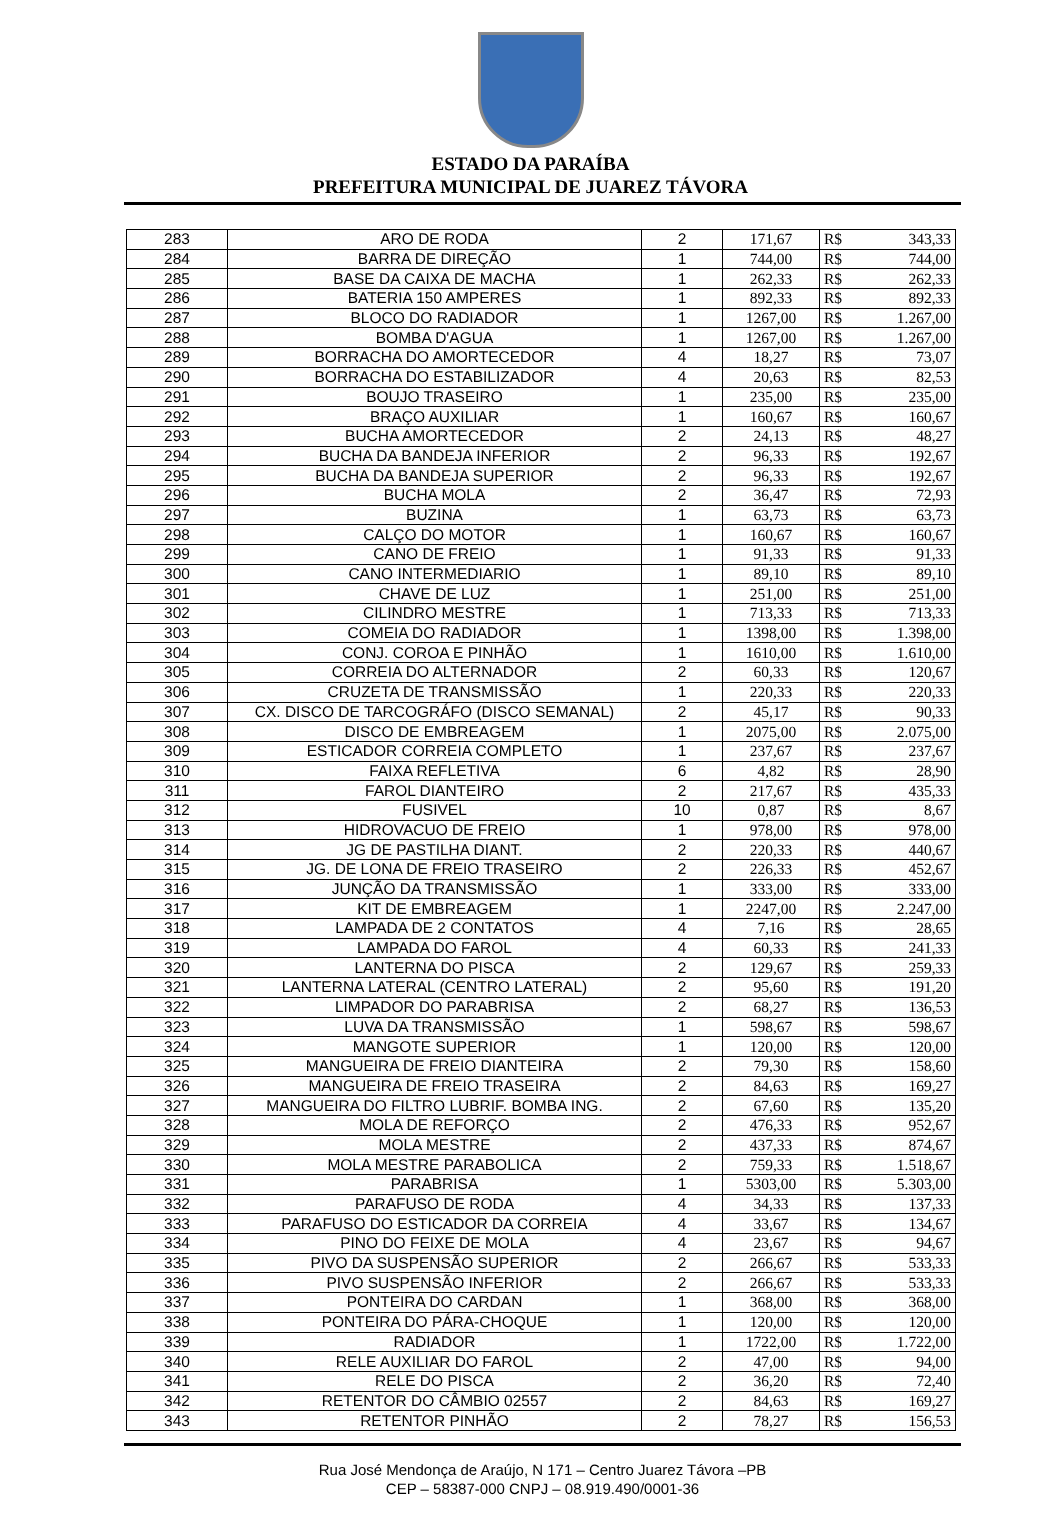ESTADO DA PARAÍBA
PREFEITURA MUNICIPAL DE JUAREZ TÁVORA
| 283 | ARO DE RODA | 2 | 171,67 | R$ | 343,33 |
| 284 | BARRA DE DIREÇÃO | 1 | 744,00 | R$ | 744,00 |
| 285 | BASE DA CAIXA DE MACHA | 1 | 262,33 | R$ | 262,33 |
| 286 | BATERIA 150 AMPERES | 1 | 892,33 | R$ | 892,33 |
| 287 | BLOCO DO RADIADOR | 1 | 1267,00 | R$ | 1.267,00 |
| 288 | BOMBA D'AGUA | 1 | 1267,00 | R$ | 1.267,00 |
| 289 | BORRACHA DO AMORTECEDOR | 4 | 18,27 | R$ | 73,07 |
| 290 | BORRACHA DO ESTABILIZADOR | 4 | 20,63 | R$ | 82,53 |
| 291 | BOUJO TRASEIRO | 1 | 235,00 | R$ | 235,00 |
| 292 | BRAÇO AUXILIAR | 1 | 160,67 | R$ | 160,67 |
| 293 | BUCHA AMORTECEDOR | 2 | 24,13 | R$ | 48,27 |
| 294 | BUCHA DA BANDEJA INFERIOR | 2 | 96,33 | R$ | 192,67 |
| 295 | BUCHA DA BANDEJA SUPERIOR | 2 | 96,33 | R$ | 192,67 |
| 296 | BUCHA MOLA | 2 | 36,47 | R$ | 72,93 |
| 297 | BUZINA | 1 | 63,73 | R$ | 63,73 |
| 298 | CALÇO DO MOTOR | 1 | 160,67 | R$ | 160,67 |
| 299 | CANO DE FREIO | 1 | 91,33 | R$ | 91,33 |
| 300 | CANO INTERMEDIARIO | 1 | 89,10 | R$ | 89,10 |
| 301 | CHAVE DE LUZ | 1 | 251,00 | R$ | 251,00 |
| 302 | CILINDRO MESTRE | 1 | 713,33 | R$ | 713,33 |
| 303 | COMEIA DO RADIADOR | 1 | 1398,00 | R$ | 1.398,00 |
| 304 | CONJ. COROA E PINHÃO | 1 | 1610,00 | R$ | 1.610,00 |
| 305 | CORREIA DO ALTERNADOR | 2 | 60,33 | R$ | 120,67 |
| 306 | CRUZETA DE TRANSMISSÃO | 1 | 220,33 | R$ | 220,33 |
| 307 | CX. DISCO DE TARCOGRÁFO (DISCO SEMANAL) | 2 | 45,17 | R$ | 90,33 |
| 308 | DISCO DE EMBREAGEM | 1 | 2075,00 | R$ | 2.075,00 |
| 309 | ESTICADOR CORREIA COMPLETO | 1 | 237,67 | R$ | 237,67 |
| 310 | FAIXA REFLETIVA | 6 | 4,82 | R$ | 28,90 |
| 311 | FAROL DIANTEIRO | 2 | 217,67 | R$ | 435,33 |
| 312 | FUSIVEL | 10 | 0,87 | R$ | 8,67 |
| 313 | HIDROVACUO DE FREIO | 1 | 978,00 | R$ | 978,00 |
| 314 | JG DE PASTILHA DIANT. | 2 | 220,33 | R$ | 440,67 |
| 315 | JG. DE LONA DE FREIO TRASEIRO | 2 | 226,33 | R$ | 452,67 |
| 316 | JUNÇÃO DA TRANSMISSÃO | 1 | 333,00 | R$ | 333,00 |
| 317 | KIT DE EMBREAGEM | 1 | 2247,00 | R$ | 2.247,00 |
| 318 | LAMPADA DE 2 CONTATOS | 4 | 7,16 | R$ | 28,65 |
| 319 | LAMPADA DO FAROL | 4 | 60,33 | R$ | 241,33 |
| 320 | LANTERNA DO PISCA | 2 | 129,67 | R$ | 259,33 |
| 321 | LANTERNA LATERAL (CENTRO LATERAL) | 2 | 95,60 | R$ | 191,20 |
| 322 | LIMPADOR DO PARABRISA | 2 | 68,27 | R$ | 136,53 |
| 323 | LUVA DA TRANSMISSÃO | 1 | 598,67 | R$ | 598,67 |
| 324 | MANGOTE SUPERIOR | 1 | 120,00 | R$ | 120,00 |
| 325 | MANGUEIRA DE FREIO DIANTEIRA | 2 | 79,30 | R$ | 158,60 |
| 326 | MANGUEIRA DE FREIO TRASEIRA | 2 | 84,63 | R$ | 169,27 |
| 327 | MANGUEIRA DO FILTRO LUBRIF. BOMBA ING. | 2 | 67,60 | R$ | 135,20 |
| 328 | MOLA DE REFORÇO | 2 | 476,33 | R$ | 952,67 |
| 329 | MOLA MESTRE | 2 | 437,33 | R$ | 874,67 |
| 330 | MOLA MESTRE PARABOLICA | 2 | 759,33 | R$ | 1.518,67 |
| 331 | PARABRISA | 1 | 5303,00 | R$ | 5.303,00 |
| 332 | PARAFUSO DE RODA | 4 | 34,33 | R$ | 137,33 |
| 333 | PARAFUSO DO ESTICADOR DA CORREIA | 4 | 33,67 | R$ | 134,67 |
| 334 | PINO DO FEIXE DE MOLA | 4 | 23,67 | R$ | 94,67 |
| 335 | PIVO DA SUSPENSÃO SUPERIOR | 2 | 266,67 | R$ | 533,33 |
| 336 | PIVO SUSPENSÃO INFERIOR | 2 | 266,67 | R$ | 533,33 |
| 337 | PONTEIRA DO CARDAN | 1 | 368,00 | R$ | 368,00 |
| 338 | PONTEIRA DO PÁRA-CHOQUE | 1 | 120,00 | R$ | 120,00 |
| 339 | RADIADOR | 1 | 1722,00 | R$ | 1.722,00 |
| 340 | RELE AUXILIAR DO FAROL | 2 | 47,00 | R$ | 94,00 |
| 341 | RELE DO PISCA | 2 | 36,20 | R$ | 72,40 |
| 342 | RETENTOR DO CÂMBIO 02557 | 2 | 84,63 | R$ | 169,27 |
| 343 | RETENTOR PINHÃO | 2 | 78,27 | R$ | 156,53 |
Rua José Mendonça de Araújo, N 171 – Centro Juarez Távora –PB
CEP – 58387-000 CNPJ – 08.919.490/0001-36